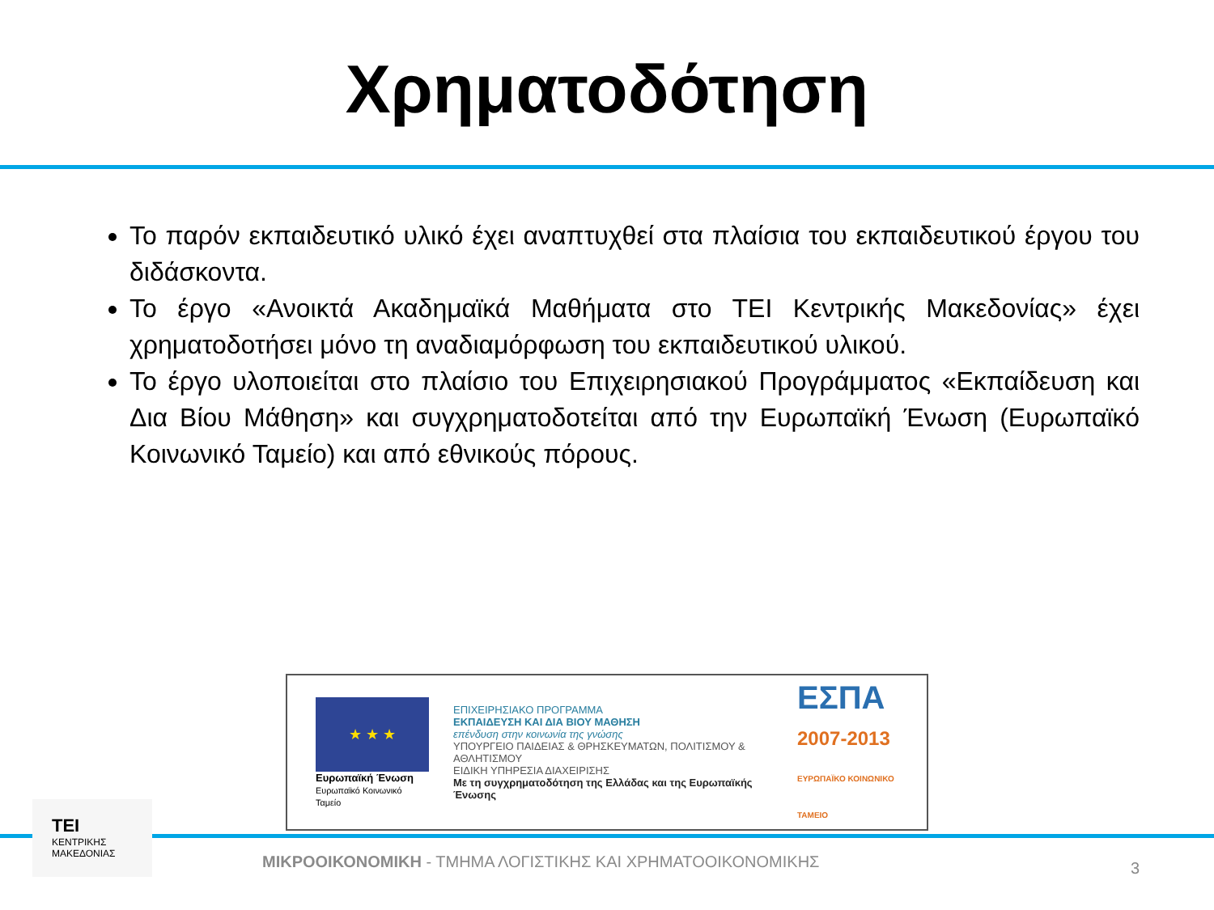Χρηματοδότηση
Το παρόν εκπαιδευτικό υλικό έχει αναπτυχθεί στα πλαίσια του εκπαιδευτικού έργου του διδάσκοντα.
Το έργο «Ανοικτά Ακαδημαϊκά Μαθήματα στο ΤΕΙ Κεντρικής Μακεδονίας» έχει χρηματοδοτήσει μόνο τη αναδιαμόρφωση του εκπαιδευτικού υλικού.
Το έργο υλοποιείται στο πλαίσιο του Επιχειρησιακού Προγράμματος «Εκπαίδευση και Δια Βίου Μάθηση» και συγχρηματοδοτείται από την Ευρωπαϊκή Ένωση (Ευρωπαϊκό Κοινωνικό Ταμείο) και από εθνικούς πόρους.
★ ★ ★
Ευρωπαϊκή Ένωση
Ευρωπαϊκό Κοινωνικό Ταμείο
ΕΠΙΧΕΙΡΗΣΙΑΚΟ ΠΡΟΓΡΑΜΜΑ
ΕΚΠΑΙΔΕΥΣΗ ΚΑΙ ΔΙΑ ΒΙΟΥ ΜΑΘΗΣΗ
επένδυση στην κοινωνία της γνώσης
ΥΠΟΥΡΓΕΙΟ ΠΑΙΔΕΙΑΣ & ΘΡΗΣΚΕΥΜΑΤΩΝ, ΠΟΛΙΤΙΣΜΟΥ & ΑΘΛΗΤΙΣΜΟΥ
ΕΙΔΙΚΗ ΥΠΗΡΕΣΙΑ ΔΙΑΧΕΙΡΙΣΗΣ
Με τη συγχρηματοδότηση της Ελλάδας και της Ευρωπαϊκής Ένωσης
ΕΣΠΑ
2007-2013
ΕΥΡΩΠΑΪΚΟ ΚΟΙΝΩΝΙΚΟ ΤΑΜΕΙΟ
ΤΕΙ
ΚΕΝΤΡΙΚΗΣ
ΜΑΚΕΔΟΝΙΑΣ
ΜΙΚΡΟΟΙΚΟΝΟΜΙΚΗ - ΤΜΗΜΑ ΛΟΓΙΣΤΙΚΗΣ ΚΑΙ ΧΡΗΜΑΤΟΟΙΚΟΝΟΜΙΚΗΣ
3